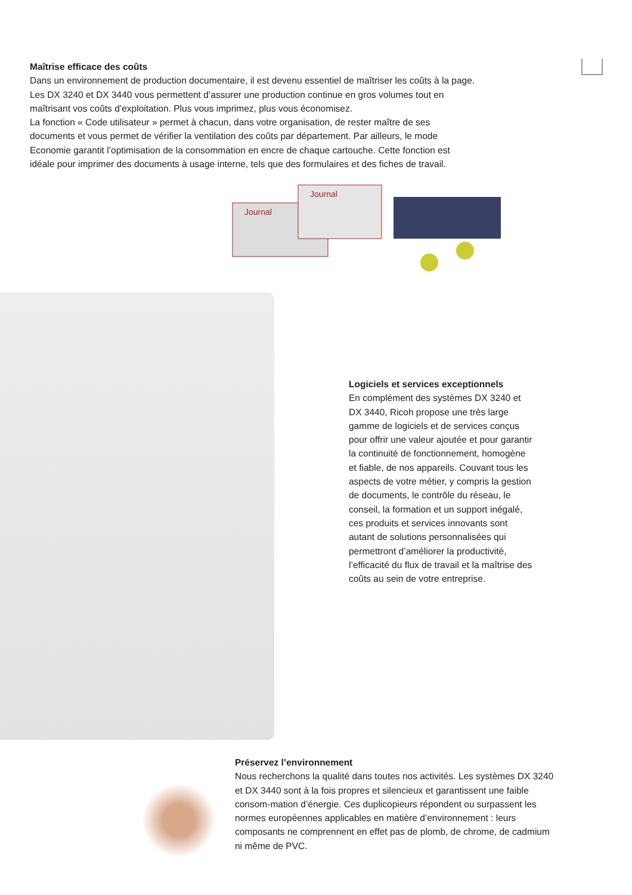Maîtrise efficace des coûts
Dans un environnement de production documentaire, il est devenu essentiel de maîtriser les coûts à la page. Les DX 3240 et DX 3440 vous permettent d’assurer une production continue en gros volumes tout en maîtrisant vos coûts d’exploitation. Plus vous imprimez, plus vous économisez.
La fonction « Code utilisateur » permet à chacun, dans votre organisation, de rester maître de ses documents et vous permet de vérifier la ventilation des coûts par département. Par ailleurs, le mode Economie garantit l’optimisation de la consommation en encre de chaque cartouche. Cette fonction est idéale pour imprimer des documents à usage interne, tels que des formulaires et des fiches de travail.
Journal
Journal
Logiciels et services exceptionnels
En complément des systèmes DX 3240 et DX 3440, Ricoh propose une très large gamme de logiciels et de services conçus pour offrir une valeur ajoutée et pour garantir la continuité de fonctionnement, homogène et fiable, de nos appareils. Couvant tous les aspects de votre métier, y compris la gestion de documents, le contrôle du réseau, le conseil, la formation et un support inégalé, ces produits et services innovants sont autant de solutions personnalisées qui permettront d’améliorer la productivité, l’efficacité du flux de travail et la maîtrise des coûts au sein de votre entreprise.
Préservez l’environnement
Nous recherchons la qualité dans toutes nos activités. Les systèmes DX 3240 et DX 3440 sont à la fois propres et silencieux et garantissent une faible consom-mation d’énergie. Ces duplicopieurs répondent ou surpassent les normes européennes applicables en matière d’environnement : leurs composants ne comprennent en effet pas de plomb, de chrome, de cadmium ni même de PVC.